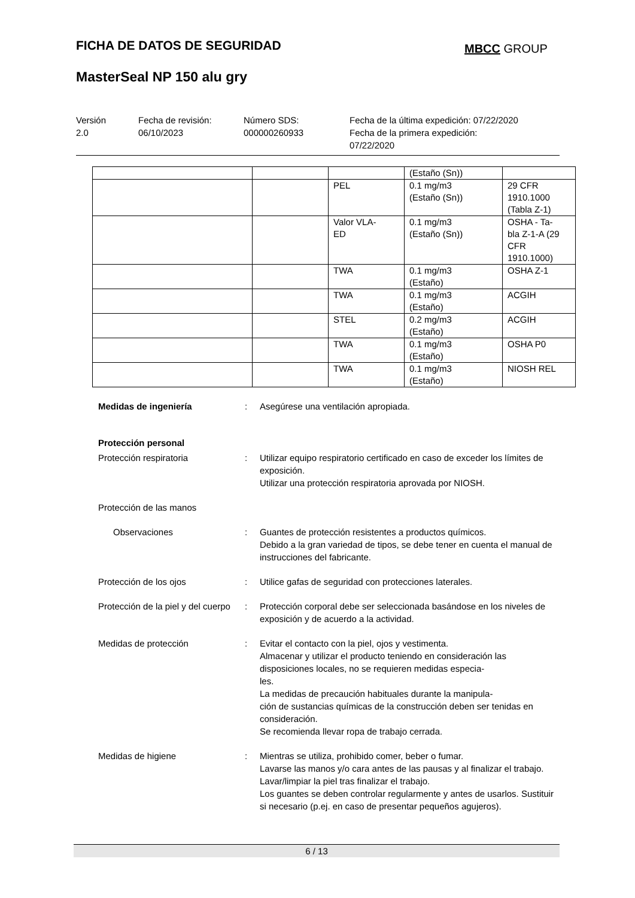FICHA DE DATOS DE SEGURIDAD MBCC GROUP
MasterSeal NP 150 alu gry
Versión
2.0
Fecha de revisión:
06/10/2023
Número SDS:
000000260933
Fecha de la última expedición: 07/22/2020
Fecha de la primera expedición:
07/22/2020
| | | | (Estaño (Sn)) | |
| | | PEL | 0.1 mg/m3 (Estaño (Sn)) | 29 CFR 1910.1000 (Tabla Z-1) |
| | | Valor VLA- ED | 0.1 mg/m3 (Estaño (Sn)) | OSHA - Ta- bla Z-1-A (29 CFR 1910.1000) |
| | | TWA | 0.1 mg/m3 (Estaño) | OSHA Z-1 |
| | | TWA | 0.1 mg/m3 (Estaño) | ACGIH |
| | | STEL | 0.2 mg/m3 (Estaño) | ACGIH |
| | | TWA | 0.1 mg/m3 (Estaño) | OSHA P0 |
| | | TWA | 0.1 mg/m3 (Estaño) | NIOSH REL |
Medidas de ingeniería : Asegúrese una ventilación apropiada.
Protección personal
Protección respiratoria : Utilizar equipo respiratorio certificado en caso de exceder los límites de exposición.
Utilizar una protección respiratoria aprovada por NIOSH.
Protección de las manos
Observaciones : Guantes de protección resistentes a productos químicos.
Debido a la gran variedad de tipos, se debe tener en cuenta el manual de instrucciones del fabricante.
Protección de los ojos : Utilice gafas de seguridad con protecciones laterales.
Protección de la piel y del cuerpo
: Protección corporal debe ser seleccionada basándose en los niveles de exposición y de acuerdo a la actividad.
Medidas de protección : Evitar el contacto con la piel, ojos y vestimenta.
Almacenar y utilizar el producto teniendo en consideración las disposiciones locales, no se requieren medidas especia-
les.
La medidas de precaución habituales durante la manipula-
ción de sustancias químicas de la construcción deben ser tenidas en consideración.
Se recomienda llevar ropa de trabajo cerrada.
Medidas de higiene : Mientras se utiliza, prohibido comer, beber o fumar.
Lavarse las manos y/o cara antes de las pausas y al finalizar el trabajo.
Lavar/limpiar la piel tras finalizar el trabajo.
Los guantes se deben controlar regularmente y antes de usarlos. Sustituir si necesario (p.ej. en caso de presentar pequeños agujeros).
6 / 13